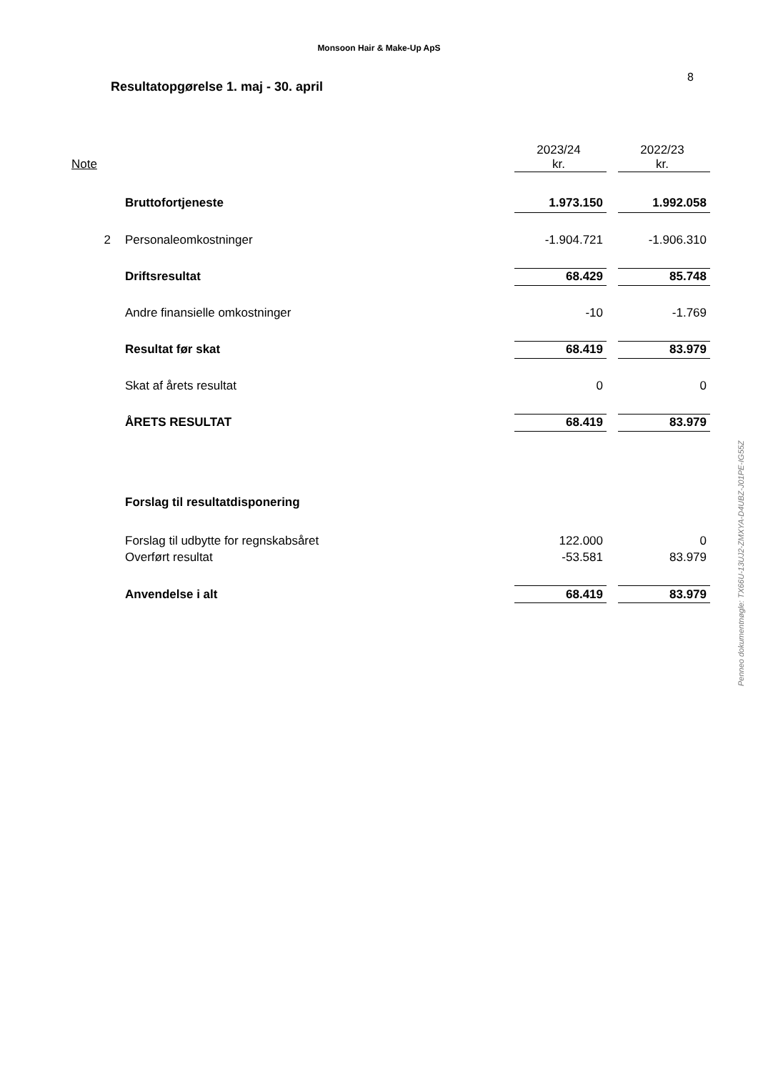Monsoon Hair & Make-Up ApS
Resultatopgørelse 1. maj - 30. april
8
| | | 2023/24 | | 2022/23 |
| --- | --- | --- | --- | --- |
| Note | | kr. | | kr. |
| | Bruttofortjeneste | 1.973.150 | | 1.992.058 |
| 2 | Personaleomkostninger | -1.904.721 | | -1.906.310 |
| | Driftsresultat | 68.429 | | 85.748 |
| | Andre finansielle omkostninger | -10 | | -1.769 |
| | Resultat før skat | 68.419 | | 83.979 |
| | Skat af årets resultat | 0 | | 0 |
| | ÅRETS RESULTAT | 68.419 | | 83.979 |
| | Forslag til resultatdisponering | | | |
| | Forslag til udbytte for regnskabsåret | 122.000 | | 0 |
| | Overført resultat | -53.581 | | 83.979 |
| | Anvendelse i alt | 68.419 | | 83.979 |
Penneo dokumentnøgle: TX66U-13UJ2-ZMXYA-D4UBZ-J01PE-IG55Z